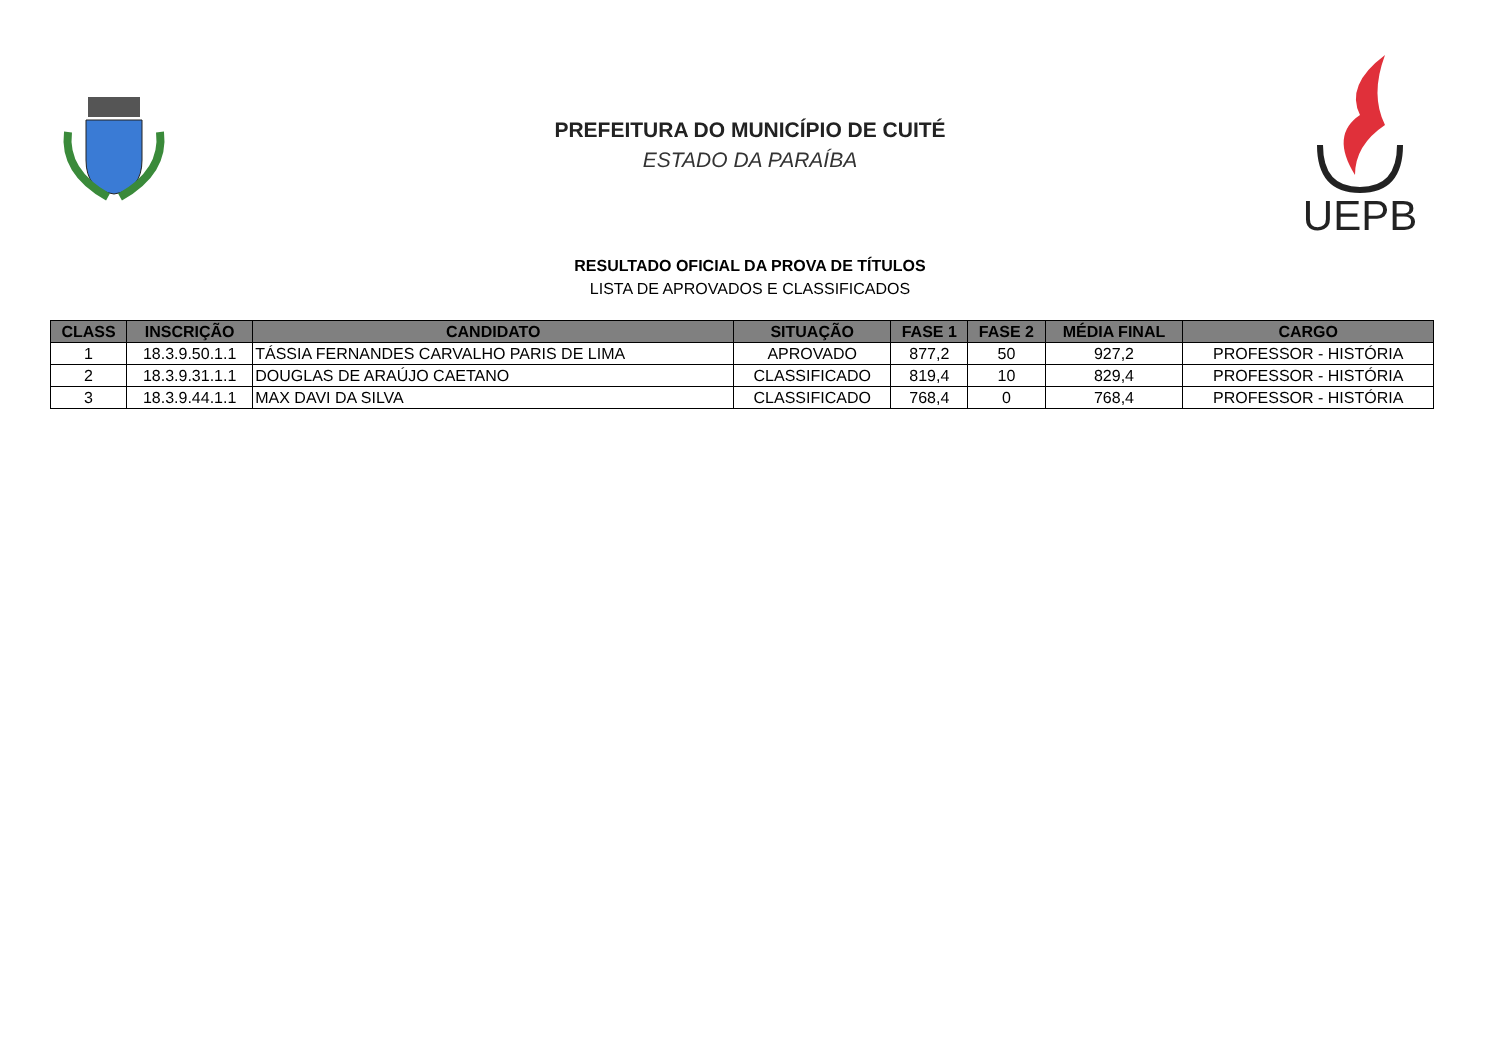PREFEITURA DO MUNICÍPIO DE CUITÉ
ESTADO DA PARAÍBA
UEPB
RESULTADO OFICIAL DA PROVA DE TÍTULOS
LISTA DE APROVADOS E CLASSIFICADOS
| CLASS | INSCRIÇÃO | CANDIDATO | SITUAÇÃO | FASE 1 | FASE 2 | MÉDIA FINAL | CARGO |
| --- | --- | --- | --- | --- | --- | --- | --- |
| 1 | 18.3.9.50.1.1 | TÁSSIA FERNANDES CARVALHO PARIS DE LIMA | APROVADO | 877,2 | 50 | 927,2 | PROFESSOR - HISTÓRIA |
| 2 | 18.3.9.31.1.1 | DOUGLAS DE ARAÚJO CAETANO | CLASSIFICADO | 819,4 | 10 | 829,4 | PROFESSOR - HISTÓRIA |
| 3 | 18.3.9.44.1.1 | MAX DAVI DA SILVA | CLASSIFICADO | 768,4 | 0 | 768,4 | PROFESSOR - HISTÓRIA |